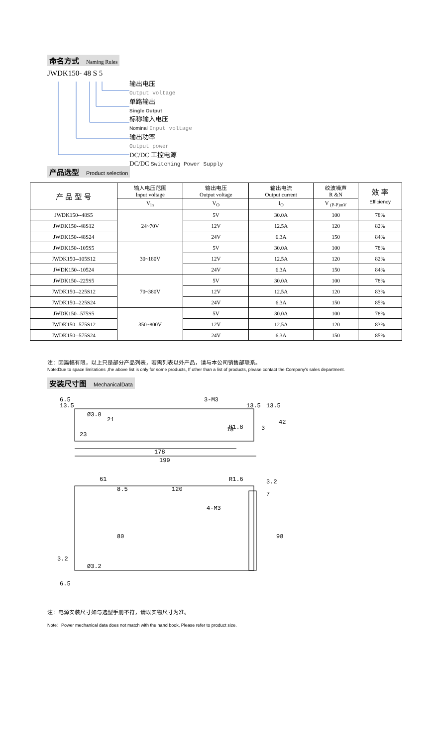命名方式 Naming Rules
JWDK150- 48 S 5
输出电压
Output voltage
单路输出
Single Output
标称输入电压
Nominal Input voltage
输出功率
Output power
DC/DC 工控电源
DC/DC Switching Power Supply
产品选型 Product selection
| 产 品 型 号 | 输入电压范围 Input voltage | 输出电压 Output voltage | 输出电流 Output current | 纹波噪声 R &N | 效 率 Efficiency |
| --- | --- | --- | --- | --- | --- |
| | V<sub>in</sub> | V<sub>O</sub> | I<sub>O</sub> | V <sub>(P-P)mV</sub> | |
| JWDK150--48S5 | 24~70V | 5V | 30.0A | 100 | 78% |
| JWDK150--48S12 | | 12V | 12.5A | 120 | 82% |
| JWDK150--48S24 | | 24V | 6.3A | 150 | 84% |
| JWDK150--105S5 | 30~180V | 5V | 30.0A | 100 | 78% |
| JWDK150--105S12 | | 12V | 12.5A | 120 | 82% |
| JWDK150--10524 | | 24V | 6.3A | 150 | 84% |
| JWDK150--225S5 | 70~380V | 5V | 30.0A | 100 | 78% |
| JWDK150--225S12 | | 12V | 12.5A | 120 | 83% |
| JWDK150--225S24 | | 24V | 6.3A | 150 | 85% |
| JWDK150--575S5 | 350~800V | 5V | 30.0A | 100 | 78% |
| JWDK150--575S12 | | 12V | 12.5A | 120 | 83% |
| JWDK150--575S24 | | 24V | 6.3A | 150 | 85% |
注：因篇幅有限，以上只是部分产品列表，若需列表以外产品，请与本公司销售部联系。
Note:Due to space limitations ,the above list is only for some products, If other than a list of products, please contact the Company's sales department.
安装尺寸图 MechanicalData
6.5
13.5
Ø3.8
21
23
3-M3
13.5
13.5
R1.8
3
42
18
178
199
61
8.5
120
R1.6
3.2
7
4-M3
80
98
3.2
Ø3.2
6.5
注：电源安装尺寸如与选型手册不符，请以实物尺寸为准。
Note：Power mechanical data does not match with the hand book, Please refer to product size.